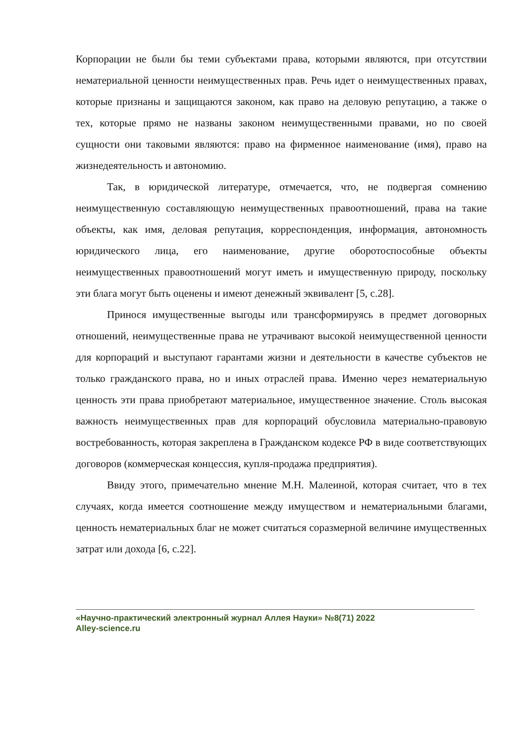Корпорации не были бы теми субъектами права, которыми являются, при отсутствии нематериальной ценности неимущественных прав. Речь идет о неимущественных правах, которые признаны и защищаются законом, как право на деловую репутацию, а также о тех, которые прямо не названы законом неимущественными правами, но по своей сущности они таковыми являются: право на фирменное наименование (имя), право на жизнедеятельность и автономию.
Так, в юридической литературе, отмечается, что, не подвергая сомнению неимущественную составляющую неимущественных правоотношений, права на такие объекты, как имя, деловая репутация, корреспонденция, информация, автономность юридического лица, его наименование, другие оборотоспособные объекты неимущественных правоотношений могут иметь и имущественную природу, поскольку эти блага могут быть оценены и имеют денежный эквивалент [5, с.28].
Принося имущественные выгоды или трансформируясь в предмет договорных отношений, неимущественные права не утрачивают высокой неимущественной ценности для корпораций и выступают гарантами жизни и деятельности в качестве субъектов не только гражданского права, но и иных отраслей права. Именно через нематериальную ценность эти права приобретают материальное, имущественное значение. Столь высокая важность неимущественных прав для корпораций обусловила материально-правовую востребованность, которая закреплена в Гражданском кодексе РФ в виде соответствующих договоров (коммерческая концессия, купля-продажа предприятия).
Ввиду этого, примечательно мнение М.Н. Малеиной, которая считает, что в тех случаях, когда имеется соотношение между имуществом и нематериальными благами, ценность нематериальных благ не может считаться соразмерной величине имущественных затрат или дохода [6, с.22].
«Научно-практический электронный журнал Аллея Науки» №8(71) 2022
Alley-science.ru